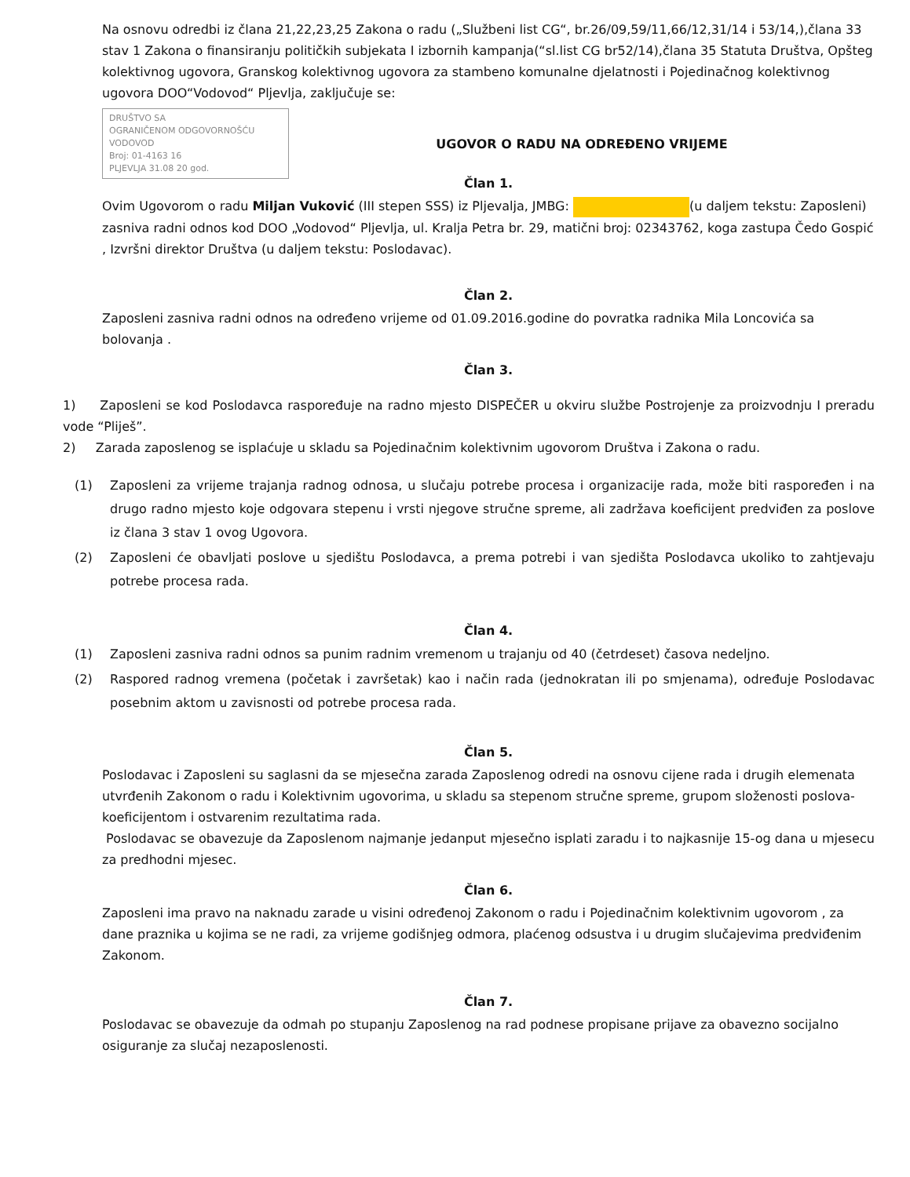Na osnovu odredbi iz člana 21,22,23,25 Zakona o radu („Službeni list CG“, br.26/09,59/11,66/12,31/14 i 53/14,),člana 33 stav 1 Zakona o finansiranju političkih subjekata I izbornih kampanja(“sl.list CG br52/14),člana 35 Statuta Društva, Opšteg kolektivnog ugovora, Granskog kolektivnog ugovora za stambeno komunalne djelatnosti i Pojedinačnog kolektivnog ugovora DOO“Vodovod“ Pljevlja, zaključuje se:
DRUŠTVO SA
OGRANIČENOM ODGOVORNOŠĆU
VODOVOD
Broj: 01-4163 16
PLJEVLJA 31.08 20 god.
UGOVOR O RADU NA ODREĐENO VRIJEME
Član 1.
Ovim Ugovorom o radu Miljan Vuković (III stepen SSS) iz Pljevalja, JMBG: (u daljem tekstu: Zaposleni) zasniva radni odnos kod DOO „Vodovod“ Pljevlja, ul. Kralja Petra br. 29, matični broj: 02343762, koga zastupa Čedo Gospić , Izvršni direktor Društva (u daljem tekstu: Poslodavac).
Član 2.
Zaposleni zasniva radni odnos na određeno vrijeme od 01.09.2016.godine do povratka radnika Mila Loncovića sa bolovanja .
Član 3.
1) Zaposleni se kod Poslodavca raspoređuje na radno mjesto DISPEČER u okviru službe Postrojenje za proizvodnju I preradu vode “Pliješ”.
2) Zarada zaposlenog se isplaćuje u skladu sa Pojedinačnim kolektivnim ugovorom Društva i Zakona o radu.
(1) Zaposleni za vrijeme trajanja radnog odnosa, u slučaju potrebe procesa i organizacije rada, može biti raspoređen i na drugo radno mjesto koje odgovara stepenu i vrsti njegove stručne spreme, ali zadržava koeficijent predviđen za poslove iz člana 3 stav 1 ovog Ugovora.
(2) Zaposleni će obavljati poslove u sjedištu Poslodavca, a prema potrebi i van sjedišta Poslodavca ukoliko to zahtjevaju potrebe procesa rada.
Član 4.
(1) Zaposleni zasniva radni odnos sa punim radnim vremenom u trajanju od 40 (četrdeset) časova nedeljno.
(2) Raspored radnog vremena (početak i završetak) kao i način rada (jednokratan ili po smjenama), određuje Poslodavac posebnim aktom u zavisnosti od potrebe procesa rada.
Član 5.
Poslodavac i Zaposleni su saglasni da se mjesečna zarada Zaposlenog odredi na osnovu cijene rada i drugih elemenata utvrđenih Zakonom o radu i Kolektivnim ugovorima, u skladu sa stepenom stručne spreme, grupom složenosti poslova-koeficijentom i ostvarenim rezultatima rada.
Poslodavac se obavezuje da Zaposlenom najmanje jedanput mjesečno isplati zaradu i to najkasnije 15-og dana u mjesecu za predhodni mjesec.
Član 6.
Zaposleni ima pravo na naknadu zarade u visini određenoj Zakonom o radu i Pojedinačnim kolektivnim ugovorom , za dane praznika u kojima se ne radi, za vrijeme godišnjeg odmora, plaćenog odsustva i u drugim slučajevima predviđenim Zakonom.
Član 7.
Poslodavac se obavezuje da odmah po stupanju Zaposlenog na rad podnese propisane prijave za obavezno socijalno osiguranje za slučaj nezaposlenosti.